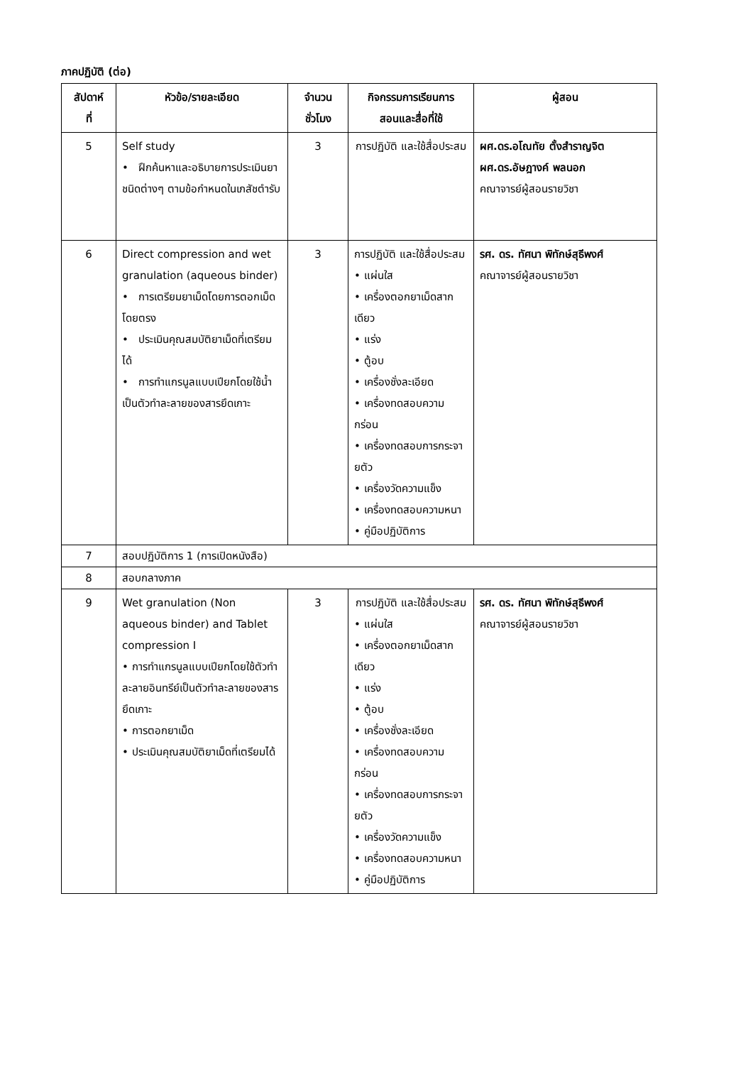ภาคปฏิบัติ (ต่อ)
| สัปดาห์ ที่ | หัวข้อ/รายละเอียด | จำนวน ชั่วโมง | กิจกรรมการเรียนการ สอนและสื่อที่ใช้ | ผู้สอน |
| --- | --- | --- | --- | --- |
| 5 | Self study • ฝึกค้นหาและอธิบายการประเมินยาชนิดต่างๆ ตามข้อกำหนดในเภสัชตำรับ | 3 | การปฏิบัติ และใช้สื่อประสม | ผศ.ดร.อโณทัย ตั้งสำราญจิต ผศ.ดร.อัษฎางค์ พลนอก คณาจารย์ผู้สอนรายวิชา |
| 6 | Direct compression and wet granulation (aqueous binder) • การเตรียมยาเม็ดโดยการตอกเม็ดโดยตรง • ประเมินคุณสมบัติยาเม็ดที่เตรียมได้ • การทำแกรนูลแบบเปียกโดยใช้น้ำเป็นตัวทำละลายของสารยึดเกาะ | 3 | การปฏิบัติ และใช้สื่อประสม • แผ่นใส • เครื่องตอกยาเม็ดสากเดียว • แร่ง • ตู้อบ • เครื่องชั่งละเอียด • เครื่องทดสอบความกร่อน • เครื่องทดสอบการกระจายตัว • เครื่องวัดความแข็ง • เครื่องทดสอบความหนา • คู่มือปฏิบัติการ | รศ. ดร. ทัศนา พิทักษ์สุธีพงศ์ คณาจารย์ผู้สอนรายวิชา |
| 7 | สอบปฏิบัติการ 1 (การเปิดหนังสือ) | | | |
| 8 | สอบกลางภาค | | | |
| 9 | Wet granulation (Non aqueous binder) and Tablet compression I • การทำแกรนูลแบบเปียกโดยใช้ตัวทำละลายอินทรีย์เป็นตัวทำละลายของสารยึดเกาะ • การตอกยาเม็ด • ประเมินคุณสมบัติยาเม็ดที่เตรียมได้ | 3 | การปฏิบัติ และใช้สื่อประสม • แผ่นใส • เครื่องตอกยาเม็ดสากเดียว • แร่ง • ตู้อบ • เครื่องชั่งละเอียด • เครื่องทดสอบความกร่อน • เครื่องทดสอบการกระจายตัว • เครื่องวัดความแข็ง • เครื่องทดสอบความหนา • คู่มือปฏิบัติการ | รศ. ดร. ทัศนา พิทักษ์สุธีพงศ์ คณาจารย์ผู้สอนรายวิชา |